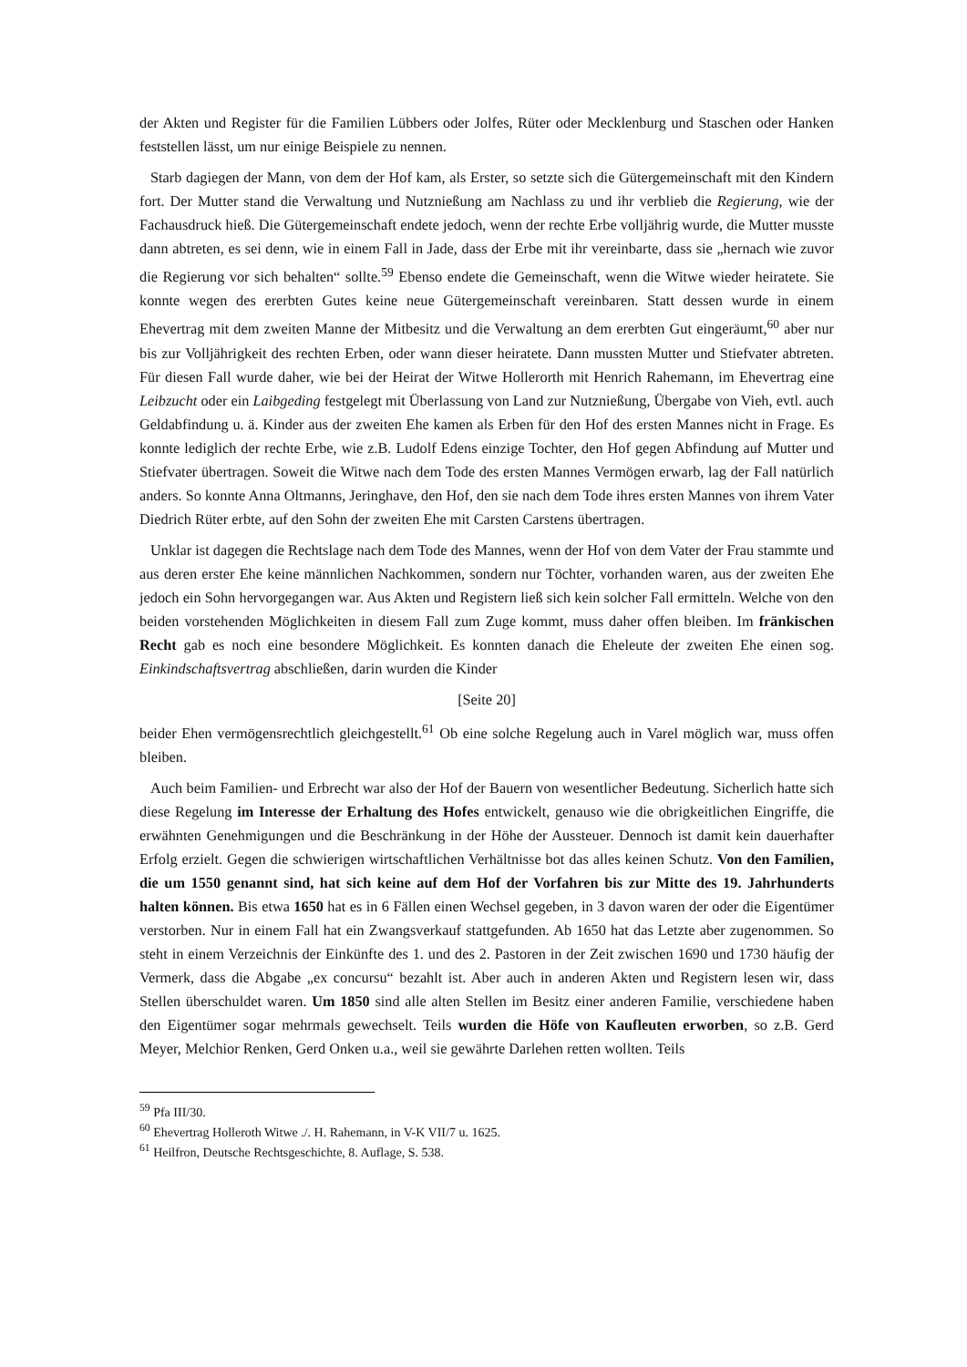der Akten und Register für die Familien Lübbers oder Jolfes, Rüter oder Mecklenburg und Staschen oder Hanken feststellen lässt, um nur einige Beispiele zu nennen.
Starb dagiegen der Mann, von dem der Hof kam, als Erster, so setzte sich die Gütergemeinschaft mit den Kindern fort. Der Mutter stand die Verwaltung und Nutznießung am Nachlass zu und ihr verblieb die Regierung, wie der Fachausdruck hieß. Die Gütergemeinschaft endete jedoch, wenn der rechte Erbe volljährig wurde, die Mutter musste dann abtreten, es sei denn, wie in einem Fall in Jade, dass der Erbe mit ihr vereinbarte, dass sie „hernach wie zuvor die Regierung vor sich behalten“ sollte.<sup>59</sup> Ebenso endete die Gemeinschaft, wenn die Witwe wieder heiratete. Sie konnte wegen des ererbten Gutes keine neue Gütergemeinschaft vereinbaren. Statt dessen wurde in einem Ehevertrag mit dem zweiten Manne der Mitbesitz und die Verwaltung an dem ererbten Gut eingeräumt,<sup>60</sup> aber nur bis zur Volljährigkeit des rechten Erben, oder wann dieser heiratete. Dann mussten Mutter und Stiefvater abtreten. Für diesen Fall wurde daher, wie bei der Heirat der Witwe Hollerorth mit Henrich Rahemann, im Ehevertrag eine Leibzucht oder ein Laibgeding festgelegt mit Überlassung von Land zur Nutznießung, Übergabe von Vieh, evtl. auch Geldabfindung u. ä. Kinder aus der zweiten Ehe kamen als Erben für den Hof des ersten Mannes nicht in Frage. Es konnte lediglich der rechte Erbe, wie z.B. Ludolf Edens einzige Tochter, den Hof gegen Abfindung auf Mutter und Stiefvater übertragen. Soweit die Witwe nach dem Tode des ersten Mannes Vermögen erwarb, lag der Fall natürlich anders. So konnte Anna Oltmanns, Jeringhave, den Hof, den sie nach dem Tode ihres ersten Mannes von ihrem Vater Diedrich Rüter erbte, auf den Sohn der zweiten Ehe mit Carsten Carstens übertragen.
Unklar ist dagegen die Rechtslage nach dem Tode des Mannes, wenn der Hof von dem Vater der Frau stammte und aus deren erster Ehe keine männlichen Nachkommen, sondern nur Töchter, vorhanden waren, aus der zweiten Ehe jedoch ein Sohn hervorgegangen war. Aus Akten und Registern ließ sich kein solcher Fall ermitteln. Welche von den beiden vorstehenden Möglichkeiten in diesem Fall zum Zuge kommt, muss daher offen bleiben. Im fränkischen Recht gab es noch eine besondere Möglichkeit. Es konnten danach die Eheleute der zweiten Ehe einen sog. Einkindschaftsvertrag abschließen, darin wurden die Kinder
[Seite 20]
beider Ehen vermögensrechtlich gleichgestellt.<sup>61</sup> Ob eine solche Regelung auch in Varel möglich war, muss offen bleiben.
Auch beim Familien- und Erbrecht war also der Hof der Bauern von wesentlicher Bedeutung. Sicherlich hatte sich diese Regelung im Interesse der Erhaltung des Hofes entwickelt, genauso wie die obrigkeitlichen Eingriffe, die erwähnten Genehmigungen und die Beschränkung in der Höhe der Aussteuer. Dennoch ist damit kein dauerhafter Erfolg erzielt. Gegen die schwierigen wirtschaftlichen Verhältnisse bot das alles keinen Schutz. Von den Familien, die um 1550 genannt sind, hat sich keine auf dem Hof der Vorfahren bis zur Mitte des 19. Jahrhunderts halten können. Bis etwa 1650 hat es in 6 Fällen einen Wechsel gegeben, in 3 davon waren der oder die Eigentümer verstorben. Nur in einem Fall hat ein Zwangsverkauf stattgefunden. Ab 1650 hat das Letzte aber zugenommen. So steht in einem Verzeichnis der Einkünfte des 1. und des 2. Pastoren in der Zeit zwischen 1690 und 1730 häufig der Vermerk, dass die Abgabe „ex concursu“ bezahlt ist. Aber auch in anderen Akten und Registern lesen wir, dass Stellen überschuldet waren. Um 1850 sind alle alten Stellen im Besitz einer anderen Familie, verschiedene haben den Eigentümer sogar mehrmals gewechselt. Teils wurden die Höfe von Kaufleuten erworben, so z.B. Gerd Meyer, Melchior Renken, Gerd Onken u.a., weil sie gewährte Darlehen retten wollten. Teils
<sup>59</sup> Pfa III/30.
<sup>60</sup> Ehevertrag Holleroth Witwe ./. H. Rahemann, in V-K VII/7 u. 1625.
<sup>61</sup> Heilfron, Deutsche Rechtsgeschichte, 8. Auflage, S. 538.